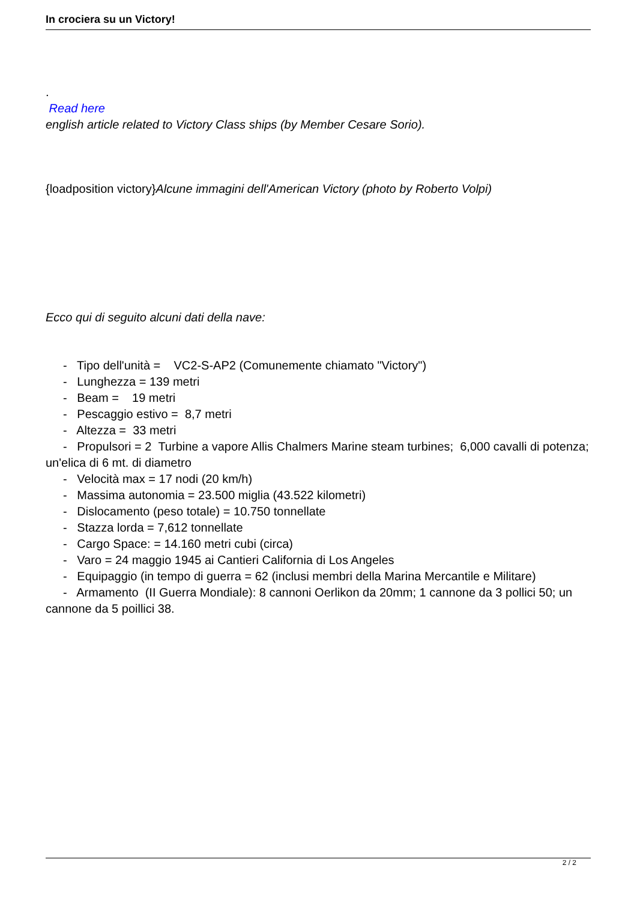In crociera su un Victory!
.
Read here
english article related to Victory Class ships (by Member Cesare Sorio).
{loadposition victory}Alcune immagini dell'American Victory (photo by Roberto Volpi)
Ecco qui di seguito alcuni dati della nave:
- Tipo dell'unità = VC2-S-AP2 (Comunemente chiamato "Victory")
- Lunghezza = 139 metri
- Beam = 19 metri
- Pescaggio estivo = 8,7 metri
- Altezza = 33 metri
- Propulsori = 2 Turbine a vapore Allis Chalmers Marine steam turbines; 6,000 cavalli di potenza; un'elica di 6 mt. di diametro
- Velocità max = 17 nodi (20 km/h)
- Massima autonomia = 23.500 miglia (43.522 kilometri)
- Dislocamento (peso totale) = 10.750 tonnellate
- Stazza lorda = 7,612 tonnellate
- Cargo Space: = 14.160 metri cubi (circa)
- Varo = 24 maggio 1945 ai Cantieri California di Los Angeles
- Equipaggio (in tempo di guerra = 62 (inclusi membri della Marina Mercantile e Militare)
- Armamento (II Guerra Mondiale): 8 cannoni Oerlikon da 20mm; 1 cannone da 3 pollici 50; un cannone da 5 poillici 38.
2 / 2